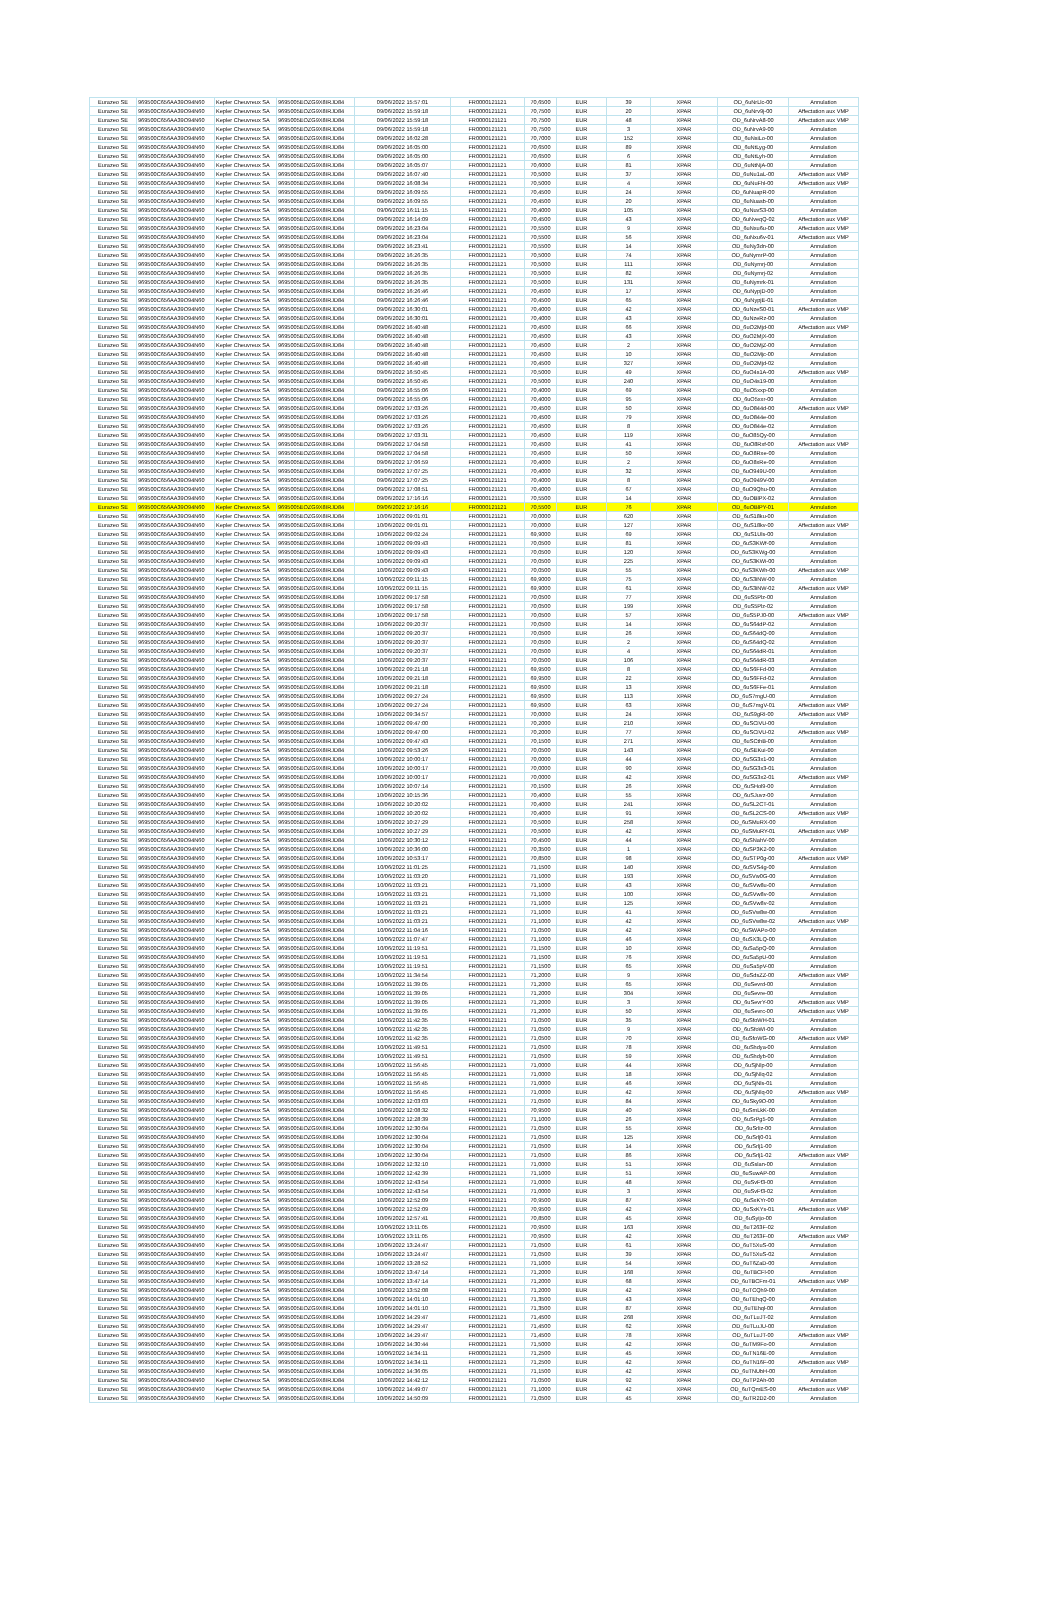| Eurazeo SE | 969500C656AA39O94N60 | Kepler Cheuvreux SA | 9695005EOZG9X8IRJD84 | 09/06/2022 15:57:01 | FR0000121121 | 70,6500 | EUR | 39 | XPAR | OD_6uNrLlc-00 | Annulation |
| Eurazeo SE | 969500C656AA39O94N60 | Kepler Cheuvreux SA | 9695005EOZG9X8IRJD84 | 09/06/2022 15:59:18 | FR0000121121 | 70,7500 | EUR | 20 | XPAR | OD_6uNrv9j-00 | Affectation aux VMP |
| Eurazeo SE | 969500C656AA39O94N60 | Kepler Cheuvreux SA | 9695005EOZG9X8IRJD84 | 09/06/2022 15:59:18 | FR0000121121 | 70,7500 | EUR | 48 | XPAR | OD_6uNrvA8-00 | Affectation aux VMP |
| Eurazeo SE | 969500C656AA39O94N60 | Kepler Cheuvreux SA | 9695005EOZG9X8IRJD84 | 09/06/2022 15:59:18 | FR0000121121 | 70,7500 | EUR | 3 | XPAR | OD_6uNrvA9-00 | Annulation |
| Eurazeo SE | 969500C656AA39O94N60 | Kepler Cheuvreux SA | 9695005EOZG9X8IRJD84 | 09/06/2022 16:02:28 | FR0000121121 | 70,7000 | EUR | 152 | XPAR | OD_6uNsiLo-00 | Annulation |
| Eurazeo SE | 969500C656AA39O94N60 | Kepler Cheuvreux SA | 9695005EOZG9X8IRJD84 | 09/06/2022 16:05:00 | FR0000121121 | 70,6500 | EUR | 89 | XPAR | OD_6uNtLyg-00 | Annulation |
| Eurazeo SE | 969500C656AA39O94N60 | Kepler Cheuvreux SA | 9695005EOZG9X8IRJD84 | 09/06/2022 16:05:00 | FR0000121121 | 70,6500 | EUR | 6 | XPAR | OD_6uNtLyh-00 | Annulation |
| Eurazeo SE | 969500C656AA39O94N60 | Kepler Cheuvreux SA | 9695005EOZG9X8IRJD84 | 09/06/2022 16:05:07 | FR0000121121 | 70,6000 | EUR | 81 | XPAR | OD_6uNtNjA-00 | Annulation |
| Eurazeo SE | 969500C656AA39O94N60 | Kepler Cheuvreux SA | 9695005EOZG9X8IRJD84 | 09/06/2022 16:07:40 | FR0000121121 | 70,5000 | EUR | 37 | XPAR | OD_6uNu1aL-00 | Affectation aux VMP |
| Eurazeo SE | 969500C656AA39O94N60 | Kepler Cheuvreux SA | 9695005EOZG9X8IRJD84 | 09/06/2022 16:08:34 | FR0000121121 | 70,5000 | EUR | 4 | XPAR | OD_6uNuFhl-00 | Affectation aux VMP |
| Eurazeo SE | 969500C656AA39O94N60 | Kepler Cheuvreux SA | 9695005EOZG9X8IRJD84 | 09/06/2022 16:09:55 | FR0000121121 | 70,4500 | EUR | 24 | XPAR | OD_6uNuapR-00 | Annulation |
| Eurazeo SE | 969500C656AA39O94N60 | Kepler Cheuvreux SA | 9695005EOZG9X8IRJD84 | 09/06/2022 16:09:55 | FR0000121121 | 70,4500 | EUR | 20 | XPAR | OD_6uNuasb-00 | Annulation |
| Eurazeo SE | 969500C656AA39O94N60 | Kepler Cheuvreux SA | 9695005EOZG9X8IRJD84 | 09/06/2022 16:11:15 | FR0000121121 | 70,4000 | EUR | 105 | XPAR | OD_6uNuvS3-00 | Annulation |
| Eurazeo SE | 969500C656AA39O94N60 | Kepler Cheuvreux SA | 9695005EOZG9X8IRJD84 | 09/06/2022 16:14:09 | FR0000121121 | 70,4500 | EUR | 43 | XPAR | OD_6uNveqQ-02 | Affectation aux VMP |
| Eurazeo SE | 969500C656AA39O94N60 | Kepler Cheuvreux SA | 9695005EOZG9X8IRJD84 | 09/06/2022 16:23:04 | FR0000121121 | 70,5500 | EUR | 9 | XPAR | OD_6uNxu6u-00 | Affectation aux VMP |
| Eurazeo SE | 969500C656AA39O94N60 | Kepler Cheuvreux SA | 9695005EOZG9X8IRJD84 | 09/06/2022 16:23:04 | FR0000121121 | 70,5500 | EUR | 56 | XPAR | OD_6uNxu6v-01 | Affectation aux VMP |
| Eurazeo SE | 969500C656AA39O94N60 | Kepler Cheuvreux SA | 9695005EOZG9X8IRJD84 | 09/06/2022 16:23:41 | FR0000121121 | 70,5500 | EUR | 14 | XPAR | OD_6uNy3dn-00 | Annulation |
| Eurazeo SE | 969500C656AA39O94N60 | Kepler Cheuvreux SA | 9695005EOZG9X8IRJD84 | 09/06/2022 16:26:35 | FR0000121121 | 70,5000 | EUR | 74 | XPAR | OD_6uNymrP-00 | Annulation |
| Eurazeo SE | 969500C656AA39O94N60 | Kepler Cheuvreux SA | 9695005EOZG9X8IRJD84 | 09/06/2022 16:26:35 | FR0000121121 | 70,5000 | EUR | 111 | XPAR | OD_6uNymrj-00 | Annulation |
| Eurazeo SE | 969500C656AA39O94N60 | Kepler Cheuvreux SA | 9695005EOZG9X8IRJD84 | 09/06/2022 16:26:35 | FR0000121121 | 70,5000 | EUR | 82 | XPAR | OD_6uNymrj-02 | Annulation |
| Eurazeo SE | 969500C656AA39O94N60 | Kepler Cheuvreux SA | 9695005EOZG9X8IRJD84 | 09/06/2022 16:26:35 | FR0000121121 | 70,5000 | EUR | 131 | XPAR | OD_6uNymrk-01 | Annulation |
| Eurazeo SE | 969500C656AA39O94N60 | Kepler Cheuvreux SA | 9695005EOZG9X8IRJD84 | 09/06/2022 16:26:46 | FR0000121121 | 70,4500 | EUR | 17 | XPAR | OD_6uNypjD-00 | Annulation |
| Eurazeo SE | 969500C656AA39O94N60 | Kepler Cheuvreux SA | 9695005EOZG9X8IRJD84 | 09/06/2022 16:26:46 | FR0000121121 | 70,4500 | EUR | 65 | XPAR | OD_6uNypjE-01 | Annulation |
| Eurazeo SE | 969500C656AA39O94N60 | Kepler Cheuvreux SA | 9695005EOZG9X8IRJD84 | 09/06/2022 16:30:01 | FR0000121121 | 70,4000 | EUR | 42 | XPAR | OD_6uNzeS0-01 | Affectation aux VMP |
| Eurazeo SE | 969500C656AA39O94N60 | Kepler Cheuvreux SA | 9695005EOZG9X8IRJD84 | 09/06/2022 16:30:01 | FR0000121121 | 70,4000 | EUR | 43 | XPAR | OD_6uNzeRz-00 | Annulation |
| Eurazeo SE | 969500C656AA39O94N60 | Kepler Cheuvreux SA | 9695005EOZG9X8IRJD84 | 09/06/2022 16:40:48 | FR0000121121 | 70,4500 | EUR | 66 | XPAR | OD_6uO2Mjd-00 | Affectation aux VMP |
| Eurazeo SE | 969500C656AA39O94N60 | Kepler Cheuvreux SA | 9695005EOZG9X8IRJD84 | 09/06/2022 16:40:48 | FR0000121121 | 70,4500 | EUR | 43 | XPAR | OD_6uO2MjX-00 | Annulation |
| Eurazeo SE | 969500C656AA39O94N60 | Kepler Cheuvreux SA | 9695005EOZG9X8IRJD84 | 09/06/2022 16:40:48 | FR0000121121 | 70,4500 | EUR | 2 | XPAR | OD_6uO2MjZ-00 | Annulation |
| Eurazeo SE | 969500C656AA39O94N60 | Kepler Cheuvreux SA | 9695005EOZG9X8IRJD84 | 09/06/2022 16:40:48 | FR0000121121 | 70,4500 | EUR | 10 | XPAR | OD_6uO2Mjc-00 | Annulation |
| Eurazeo SE | 969500C656AA39O94N60 | Kepler Cheuvreux SA | 9695005EOZG9X8IRJD84 | 09/06/2022 16:40:48 | FR0000121121 | 70,4500 | EUR | 327 | XPAR | OD_6uO2Mjd-02 | Annulation |
| Eurazeo SE | 969500C656AA39O94N60 | Kepler Cheuvreux SA | 9695005EOZG9X8IRJD84 | 09/06/2022 16:50:45 | FR0000121121 | 70,5000 | EUR | 49 | XPAR | OD_6uO4s1A-00 | Affectation aux VMP |
| Eurazeo SE | 969500C656AA39O94N60 | Kepler Cheuvreux SA | 9695005EOZG9X8IRJD84 | 09/06/2022 16:50:45 | FR0000121121 | 70,5000 | EUR | 240 | XPAR | OD_6uO4s19-00 | Annulation |
| Eurazeo SE | 969500C656AA39O94N60 | Kepler Cheuvreux SA | 9695005EOZG9X8IRJD84 | 09/06/2022 16:55:06 | FR0000121121 | 70,4000 | EUR | 69 | XPAR | OD_6uO5xxp-00 | Annulation |
| Eurazeo SE | 969500C656AA39O94N60 | Kepler Cheuvreux SA | 9695005EOZG9X8IRJD84 | 09/06/2022 16:55:06 | FR0000121121 | 70,4000 | EUR | 95 | XPAR | OD_6uO5xxr-00 | Annulation |
| Eurazeo SE | 969500C656AA39O94N60 | Kepler Cheuvreux SA | 9695005EOZG9X8IRJD84 | 09/06/2022 17:03:26 | FR0000121121 | 70,4500 | EUR | 50 | XPAR | OD_6uO844d-00 | Affectation aux VMP |
| Eurazeo SE | 969500C656AA39O94N60 | Kepler Cheuvreux SA | 9695005EOZG9X8IRJD84 | 09/06/2022 17:03:26 | FR0000121121 | 70,4500 | EUR | 79 | XPAR | OD_6uO844e-00 | Annulation |
| Eurazeo SE | 969500C656AA39O94N60 | Kepler Cheuvreux SA | 9695005EOZG9X8IRJD84 | 09/06/2022 17:03:26 | FR0000121121 | 70,4500 | EUR | 8 | XPAR | OD_6uO844e-02 | Annulation |
| Eurazeo SE | 969500C656AA39O94N60 | Kepler Cheuvreux SA | 9695005EOZG9X8IRJD84 | 09/06/2022 17:03:31 | FR0000121121 | 70,4500 | EUR | 119 | XPAR | OD_6uO85Qy-00 | Annulation |
| Eurazeo SE | 969500C656AA39O94N60 | Kepler Cheuvreux SA | 9695005EOZG9X8IRJD84 | 09/06/2022 17:04:58 | FR0000121121 | 70,4500 | EUR | 41 | XPAR | OD_6uO8Rxf-00 | Affectation aux VMP |
| Eurazeo SE | 969500C656AA39O94N60 | Kepler Cheuvreux SA | 9695005EOZG9X8IRJD84 | 09/06/2022 17:04:58 | FR0000121121 | 70,4500 | EUR | 50 | XPAR | OD_6uO8Rxe-00 | Annulation |
| Eurazeo SE | 969500C656AA39O94N60 | Kepler Cheuvreux SA | 9695005EOZG9X8IRJD84 | 09/06/2022 17:06:59 | FR0000121121 | 70,4000 | EUR | 2 | XPAR | OD_6uO8xRe-00 | Annulation |
| Eurazeo SE | 969500C656AA39O94N60 | Kepler Cheuvreux SA | 9695005EOZG9X8IRJD84 | 09/06/2022 17:07:25 | FR0000121121 | 70,4000 | EUR | 32 | XPAR | OD_6uO949U-00 | Annulation |
| Eurazeo SE | 969500C656AA39O94N60 | Kepler Cheuvreux SA | 9695005EOZG9X8IRJD84 | 09/06/2022 17:07:25 | FR0000121121 | 70,4000 | EUR | 8 | XPAR | OD_6uO949V-00 | Annulation |
| Eurazeo SE | 969500C656AA39O94N60 | Kepler Cheuvreux SA | 9695005EOZG9X8IRJD84 | 09/06/2022 17:08:51 | FR0000121121 | 70,4000 | EUR | 67 | XPAR | OD_6uO9Qhu-00 | Annulation |
| Eurazeo SE | 969500C656AA39O94N60 | Kepler Cheuvreux SA | 9695005EOZG9X8IRJD84 | 09/06/2022 17:16:16 | FR0000121121 | 70,5500 | EUR | 14 | XPAR | OD_6uOBlPX-02 | Annulation |
| Eurazeo SE | 969500C656AA39O94N60 | Kepler Cheuvreux SA | 9695005EOZG9X8IRJD84 | 09/06/2022 17:16:16 | FR0000121121 | 70,5500 | EUR | 76 | XPAR | OD_6uOBlPY-01 | Annulation |
| Eurazeo SE | 969500C656AA39O94N60 | Kepler Cheuvreux SA | 9695005EOZG9X8IRJD84 | 10/06/2022 09:01:01 | FR0000121121 | 70,0000 | EUR | 620 | XPAR | OD_6uS18ku-00 | Annulation |
| Eurazeo SE | 969500C656AA39O94N60 | Kepler Cheuvreux SA | 9695005EOZG9X8IRJD84 | 10/06/2022 09:01:01 | FR0000121121 | 70,0000 | EUR | 127 | XPAR | OD_6uS18kv-00 | Affectation aux VMP |
| Eurazeo SE | 969500C656AA39O94N60 | Kepler Cheuvreux SA | 9695005EOZG9X8IRJD84 | 10/06/2022 09:02:24 | FR0000121121 | 69,9000 | EUR | 69 | XPAR | OD_6uS1Uls-00 | Annulation |
| Eurazeo SE | 969500C656AA39O94N60 | Kepler Cheuvreux SA | 9695005EOZG9X8IRJD84 | 10/06/2022 09:09:43 | FR0000121121 | 70,0500 | EUR | 81 | XPAR | OD_6uS3KWf-00 | Annulation |
| Eurazeo SE | 969500C656AA39O94N60 | Kepler Cheuvreux SA | 9695005EOZG9X8IRJD84 | 10/06/2022 09:09:43 | FR0000121121 | 70,0500 | EUR | 120 | XPAR | OD_6uS3KWg-00 | Annulation |
| Eurazeo SE | 969500C656AA39O94N60 | Kepler Cheuvreux SA | 9695005EOZG9X8IRJD84 | 10/06/2022 09:09:43 | FR0000121121 | 70,0500 | EUR | 225 | XPAR | OD_6uS3KWi-00 | Annulation |
| Eurazeo SE | 969500C656AA39O94N60 | Kepler Cheuvreux SA | 9695005EOZG9X8IRJD84 | 10/06/2022 09:09:43 | FR0000121121 | 70,0500 | EUR | 55 | XPAR | OD_6uS3KWh-00 | Affectation aux VMP |
| Eurazeo SE | 969500C656AA39O94N60 | Kepler Cheuvreux SA | 9695005EOZG9X8IRJD84 | 10/06/2022 09:11:15 | FR0000121121 | 69,9000 | EUR | 75 | XPAR | OD_6uS3iNW-00 | Annulation |
| Eurazeo SE | 969500C656AA39O94N60 | Kepler Cheuvreux SA | 9695005EOZG9X8IRJD84 | 10/06/2022 09:11:15 | FR0000121121 | 69,9000 | EUR | 61 | XPAR | OD_6uS3iNW-02 | Affectation aux VMP |
| Eurazeo SE | 969500C656AA39O94N60 | Kepler Cheuvreux SA | 9695005EOZG9X8IRJD84 | 10/06/2022 09:17:58 | FR0000121121 | 70,0500 | EUR | 77 | XPAR | OD_6uS5Plz-00 | Annulation |
| Eurazeo SE | 969500C656AA39O94N60 | Kepler Cheuvreux SA | 9695005EOZG9X8IRJD84 | 10/06/2022 09:17:58 | FR0000121121 | 70,0500 | EUR | 199 | XPAR | OD_6uS5Plz-02 | Annulation |
| Eurazeo SE | 969500C656AA39O94N60 | Kepler Cheuvreux SA | 9695005EOZG9X8IRJD84 | 10/06/2022 09:17:58 | FR0000121121 | 70,0500 | EUR | 57 | XPAR | OD_6uS5PJ0-00 | Affectation aux VMP |
| Eurazeo SE | 969500C656AA39O94N60 | Kepler Cheuvreux SA | 9695005EOZG9X8IRJD84 | 10/06/2022 09:20:37 | FR0000121121 | 70,0500 | EUR | 14 | XPAR | OD_6uS64dP-02 | Annulation |
| Eurazeo SE | 969500C656AA39O94N60 | Kepler Cheuvreux SA | 9695005EOZG9X8IRJD84 | 10/06/2022 09:20:37 | FR0000121121 | 70,0500 | EUR | 26 | XPAR | OD_6uS64dQ-00 | Annulation |
| Eurazeo SE | 969500C656AA39O94N60 | Kepler Cheuvreux SA | 9695005EOZG9X8IRJD84 | 10/06/2022 09:20:37 | FR0000121121 | 70,0500 | EUR | 2 | XPAR | OD_6uS64dQ-02 | Annulation |
| Eurazeo SE | 969500C656AA39O94N60 | Kepler Cheuvreux SA | 9695005EOZG9X8IRJD84 | 10/06/2022 09:20:37 | FR0000121121 | 70,0500 | EUR | 4 | XPAR | OD_6uS64dR-01 | Annulation |
| Eurazeo SE | 969500C656AA39O94N60 | Kepler Cheuvreux SA | 9695005EOZG9X8IRJD84 | 10/06/2022 09:20:37 | FR0000121121 | 70,0500 | EUR | 106 | XPAR | OD_6uS64dR-03 | Annulation |
| Eurazeo SE | 969500C656AA39O94N60 | Kepler Cheuvreux SA | 9695005EOZG9X8IRJD84 | 10/06/2022 09:21:18 | FR0000121121 | 69,9500 | EUR | 8 | XPAR | OD_6uS6FFd-00 | Annulation |
| Eurazeo SE | 969500C656AA39O94N60 | Kepler Cheuvreux SA | 9695005EOZG9X8IRJD84 | 10/06/2022 09:21:18 | FR0000121121 | 69,9500 | EUR | 22 | XPAR | OD_6uS6FFd-02 | Annulation |
| Eurazeo SE | 969500C656AA39O94N60 | Kepler Cheuvreux SA | 9695005EOZG9X8IRJD84 | 10/06/2022 09:21:18 | FR0000121121 | 69,9500 | EUR | 13 | XPAR | OD_6uS6FFe-01 | Annulation |
| Eurazeo SE | 969500C656AA39O94N60 | Kepler Cheuvreux SA | 9695005EOZG9X8IRJD84 | 10/06/2022 09:27:24 | FR0000121121 | 69,9500 | EUR | 113 | XPAR | OD_6uS7mgU-00 | Annulation |
| Eurazeo SE | 969500C656AA39O94N60 | Kepler Cheuvreux SA | 9695005EOZG9X8IRJD84 | 10/06/2022 09:27:24 | FR0000121121 | 69,9500 | EUR | 63 | XPAR | OD_6uS7mgV-01 | Affectation aux VMP |
| Eurazeo SE | 969500C656AA39O94N60 | Kepler Cheuvreux SA | 9695005EOZG9X8IRJD84 | 10/06/2022 09:34:57 | FR0000121121 | 70,0000 | EUR | 24 | XPAR | OD_6uS9gRI-00 | Affectation aux VMP |
| Eurazeo SE | 969500C656AA39O94N60 | Kepler Cheuvreux SA | 9695005EOZG9X8IRJD84 | 10/06/2022 09:47:00 | FR0000121121 | 70,2000 | EUR | 210 | XPAR | OD_6uSCiVU-00 | Annulation |
| Eurazeo SE | 969500C656AA39O94N60 | Kepler Cheuvreux SA | 9695005EOZG9X8IRJD84 | 10/06/2022 09:47:00 | FR0000121121 | 70,2000 | EUR | 77 | XPAR | OD_6uSCiVU-02 | Affectation aux VMP |
| Eurazeo SE | 969500C656AA39O94N60 | Kepler Cheuvreux SA | 9695005EOZG9X8IRJD84 | 10/06/2022 09:47:43 | FR0000121121 | 70,1500 | EUR | 271 | XPAR | OD_6uSCthB-00 | Annulation |
| Eurazeo SE | 969500C656AA39O94N60 | Kepler Cheuvreux SA | 9695005EOZG9X8IRJD84 | 10/06/2022 09:53:26 | FR0000121121 | 70,0500 | EUR | 143 | XPAR | OD_6uSEKui-00 | Annulation |
| Eurazeo SE | 969500C656AA39O94N60 | Kepler Cheuvreux SA | 9695005EOZG9X8IRJD84 | 10/06/2022 10:00:17 | FR0000121121 | 70,0000 | EUR | 44 | XPAR | OD_6uSG3x1-00 | Annulation |
| Eurazeo SE | 969500C656AA39O94N60 | Kepler Cheuvreux SA | 9695005EOZG9X8IRJD84 | 10/06/2022 10:00:17 | FR0000121121 | 70,0000 | EUR | 90 | XPAR | OD_6uSG3x3-01 | Annulation |
| Eurazeo SE | 969500C656AA39O94N60 | Kepler Cheuvreux SA | 9695005EOZG9X8IRJD84 | 10/06/2022 10:00:17 | FR0000121121 | 70,0000 | EUR | 42 | XPAR | OD_6uSG3x2-01 | Affectation aux VMP |
| Eurazeo SE | 969500C656AA39O94N60 | Kepler Cheuvreux SA | 9695005EOZG9X8IRJD84 | 10/06/2022 10:07:14 | FR0000121121 | 70,1500 | EUR | 26 | XPAR | OD_6uSHol9-00 | Annulation |
| Eurazeo SE | 969500C656AA39O94N60 | Kepler Cheuvreux SA | 9695005EOZG9X8IRJD84 | 10/06/2022 10:15:36 | FR0000121121 | 70,4000 | EUR | 55 | XPAR | OD_6uSJuvz-00 | Annulation |
| Eurazeo SE | 969500C656AA39O94N60 | Kepler Cheuvreux SA | 9695005EOZG9X8IRJD84 | 10/06/2022 10:20:02 | FR0000121121 | 70,4000 | EUR | 241 | XPAR | OD_6uSL2CT-01 | Annulation |
| Eurazeo SE | 969500C656AA39O94N60 | Kepler Cheuvreux SA | 9695005EOZG9X8IRJD84 | 10/06/2022 10:20:02 | FR0000121121 | 70,4000 | EUR | 91 | XPAR | OD_6uSL2CS-00 | Affectation aux VMP |
| Eurazeo SE | 969500C656AA39O94N60 | Kepler Cheuvreux SA | 9695005EOZG9X8IRJD84 | 10/06/2022 10:27:29 | FR0000121121 | 70,5000 | EUR | 258 | XPAR | OD_6uSMuRX-00 | Annulation |
| Eurazeo SE | 969500C656AA39O94N60 | Kepler Cheuvreux SA | 9695005EOZG9X8IRJD84 | 10/06/2022 10:27:29 | FR0000121121 | 70,5000 | EUR | 42 | XPAR | OD_6uSMuRY-01 | Affectation aux VMP |
| Eurazeo SE | 969500C656AA39O94N60 | Kepler Cheuvreux SA | 9695005EOZG9X8IRJD84 | 10/06/2022 10:30:12 | FR0000121121 | 70,4500 | EUR | 44 | XPAR | OD_6uSNahV-00 | Annulation |
| Eurazeo SE | 969500C656AA39O94N60 | Kepler Cheuvreux SA | 9695005EOZG9X8IRJD84 | 10/06/2022 10:36:00 | FR0000121121 | 70,3500 | EUR | 1 | XPAR | OD_6uSP3K2-00 | Annulation |
| Eurazeo SE | 969500C656AA39O94N60 | Kepler Cheuvreux SA | 9695005EOZG9X8IRJD84 | 10/06/2022 10:53:17 | FR0000121121 | 70,8500 | EUR | 98 | XPAR | OD_6uSTP0g-00 | Affectation aux VMP |
| Eurazeo SE | 969500C656AA39O94N60 | Kepler Cheuvreux SA | 9695005EOZG9X8IRJD84 | 10/06/2022 11:01:25 | FR0000121121 | 71,1500 | EUR | 140 | XPAR | OD_6uSVS4g-00 | Annulation |
| Eurazeo SE | 969500C656AA39O94N60 | Kepler Cheuvreux SA | 9695005EOZG9X8IRJD84 | 10/06/2022 11:03:20 | FR0000121121 | 71,1000 | EUR | 193 | XPAR | OD_6uSVw0G-00 | Annulation |
| Eurazeo SE | 969500C656AA39O94N60 | Kepler Cheuvreux SA | 9695005EOZG9X8IRJD84 | 10/06/2022 11:03:21 | FR0000121121 | 71,1000 | EUR | 43 | XPAR | OD_6uSVw8u-00 | Annulation |
| Eurazeo SE | 969500C656AA39O94N60 | Kepler Cheuvreux SA | 9695005EOZG9X8IRJD84 | 10/06/2022 11:03:21 | FR0000121121 | 71,1000 | EUR | 100 | XPAR | OD_6uSVw8v-00 | Annulation |
| Eurazeo SE | 969500C656AA39O94N60 | Kepler Cheuvreux SA | 9695005EOZG9X8IRJD84 | 10/06/2022 11:03:21 | FR0000121121 | 71,1000 | EUR | 125 | XPAR | OD_6uSVw8v-02 | Annulation |
| Eurazeo SE | 969500C656AA39O94N60 | Kepler Cheuvreux SA | 9695005EOZG9X8IRJD84 | 10/06/2022 11:03:21 | FR0000121121 | 71,1000 | EUR | 41 | XPAR | OD_6uSVw8w-00 | Annulation |
| Eurazeo SE | 969500C656AA39O94N60 | Kepler Cheuvreux SA | 9695005EOZG9X8IRJD84 | 10/06/2022 11:03:21 | FR0000121121 | 71,1000 | EUR | 42 | XPAR | OD_6uSVw8w-02 | Affectation aux VMP |
| Eurazeo SE | 969500C656AA39O94N60 | Kepler Cheuvreux SA | 9695005EOZG9X8IRJD84 | 10/06/2022 11:04:16 | FR0000121121 | 71,0500 | EUR | 42 | XPAR | OD_6uSWAPo-00 | Annulation |
| Eurazeo SE | 969500C656AA39O94N60 | Kepler Cheuvreux SA | 9695005EOZG9X8IRJD84 | 10/06/2022 11:07:47 | FR0000121121 | 71,1000 | EUR | 46 | XPAR | OD_6uSX3LQ-00 | Annulation |
| Eurazeo SE | 969500C656AA39O94N60 | Kepler Cheuvreux SA | 9695005EOZG9X8IRJD84 | 10/06/2022 11:19:51 | FR0000121121 | 71,1500 | EUR | 10 | XPAR | OD_6uSa5pQ-00 | Annulation |
| Eurazeo SE | 969500C656AA39O94N60 | Kepler Cheuvreux SA | 9695005EOZG9X8IRJD84 | 10/06/2022 11:19:51 | FR0000121121 | 71,1500 | EUR | 76 | XPAR | OD_6uSa5pU-00 | Annulation |
| Eurazeo SE | 969500C656AA39O94N60 | Kepler Cheuvreux SA | 9695005EOZG9X8IRJD84 | 10/06/2022 11:19:51 | FR0000121121 | 71,1500 | EUR | 65 | XPAR | OD_6uSa5pV-00 | Annulation |
| Eurazeo SE | 969500C656AA39O94N60 | Kepler Cheuvreux SA | 9695005EOZG9X8IRJD84 | 10/06/2022 11:34:54 | FR0000121121 | 71,2000 | EUR | 9 | XPAR | OD_6uSdsZZ-00 | Affectation aux VMP |
| Eurazeo SE | 969500C656AA39O94N60 | Kepler Cheuvreux SA | 9695005EOZG9X8IRJD84 | 10/06/2022 11:39:05 | FR0000121121 | 71,2000 | EUR | 65 | XPAR | OD_6uSevrd-00 | Annulation |
| Eurazeo SE | 969500C656AA39O94N60 | Kepler Cheuvreux SA | 9695005EOZG9X8IRJD84 | 10/06/2022 11:39:05 | FR0000121121 | 71,2000 | EUR | 304 | XPAR | OD_6uSevre-00 | Annulation |
| Eurazeo SE | 969500C656AA39O94N60 | Kepler Cheuvreux SA | 9695005EOZG9X8IRJD84 | 10/06/2022 11:39:05 | FR0000121121 | 71,2000 | EUR | 3 | XPAR | OD_6uSevrY-00 | Affectation aux VMP |
| Eurazeo SE | 969500C656AA39O94N60 | Kepler Cheuvreux SA | 9695005EOZG9X8IRJD84 | 10/06/2022 11:39:05 | FR0000121121 | 71,2000 | EUR | 50 | XPAR | OD_6uSevrc-00 | Affectation aux VMP |
| Eurazeo SE | 969500C656AA39O94N60 | Kepler Cheuvreux SA | 9695005EOZG9X8IRJD84 | 10/06/2022 11:42:35 | FR0000121121 | 71,0500 | EUR | 35 | XPAR | OD_6uSfoWH-01 | Annulation |
| Eurazeo SE | 969500C656AA39O94N60 | Kepler Cheuvreux SA | 9695005EOZG9X8IRJD84 | 10/06/2022 11:42:35 | FR0000121121 | 71,0500 | EUR | 9 | XPAR | OD_6uSfoWI-00 | Annulation |
| Eurazeo SE | 969500C656AA39O94N60 | Kepler Cheuvreux SA | 9695005EOZG9X8IRJD84 | 10/06/2022 11:42:35 | FR0000121121 | 71,0500 | EUR | 70 | XPAR | OD_6uSfoWG-00 | Affectation aux VMP |
| Eurazeo SE | 969500C656AA39O94N60 | Kepler Cheuvreux SA | 9695005EOZG9X8IRJD84 | 10/06/2022 11:49:51 | FR0000121121 | 71,0500 | EUR | 78 | XPAR | OD_6uShdya-00 | Annulation |
| Eurazeo SE | 969500C656AA39O94N60 | Kepler Cheuvreux SA | 9695005EOZG9X8IRJD84 | 10/06/2022 11:49:51 | FR0000121121 | 71,0500 | EUR | 59 | XPAR | OD_6uShdyb-00 | Annulation |
| Eurazeo SE | 969500C656AA39O94N60 | Kepler Cheuvreux SA | 9695005EOZG9X8IRJD84 | 10/06/2022 11:56:45 | FR0000121121 | 71,0000 | EUR | 44 | XPAR | OD_6uSjNlp-00 | Annulation |
| Eurazeo SE | 969500C656AA39O94N60 | Kepler Cheuvreux SA | 9695005EOZG9X8IRJD84 | 10/06/2022 11:56:45 | FR0000121121 | 71,0000 | EUR | 18 | XPAR | OD_6uSjNlq-02 | Annulation |
| Eurazeo SE | 969500C656AA39O94N60 | Kepler Cheuvreux SA | 9695005EOZG9X8IRJD84 | 10/06/2022 11:56:45 | FR0000121121 | 71,0000 | EUR | 46 | XPAR | OD_6uSjNls-01 | Annulation |
| Eurazeo SE | 969500C656AA39O94N60 | Kepler Cheuvreux SA | 9695005EOZG9X8IRJD84 | 10/06/2022 11:56:45 | FR0000121121 | 71,0000 | EUR | 42 | XPAR | OD_6uSjNlq-00 | Affectation aux VMP |
| Eurazeo SE | 969500C656AA39O94N60 | Kepler Cheuvreux SA | 9695005EOZG9X8IRJD84 | 10/06/2022 12:03:03 | FR0000121121 | 71,0500 | EUR | 84 | XPAR | OD_6uSky9O-00 | Annulation |
| Eurazeo SE | 969500C656AA39O94N60 | Kepler Cheuvreux SA | 9695005EOZG9X8IRJD84 | 10/06/2022 12:08:32 | FR0000121121 | 70,9500 | EUR | 40 | XPAR | OD_6uSmLkK-00 | Annulation |
| Eurazeo SE | 969500C656AA39O94N60 | Kepler Cheuvreux SA | 9695005EOZG9X8IRJD84 | 10/06/2022 12:28:39 | FR0000121121 | 71,1000 | EUR | 26 | XPAR | OD_6uSrPg5-00 | Annulation |
| Eurazeo SE | 969500C656AA39O94N60 | Kepler Cheuvreux SA | 9695005EOZG9X8IRJD84 | 10/06/2022 12:30:04 | FR0000121121 | 71,0500 | EUR | 55 | XPAR | OD_6uSrliz-00 | Annulation |
| Eurazeo SE | 969500C656AA39O94N60 | Kepler Cheuvreux SA | 9695005EOZG9X8IRJD84 | 10/06/2022 12:30:04 | FR0000121121 | 71,0500 | EUR | 125 | XPAR | OD_6uSrlj0-01 | Annulation |
| Eurazeo SE | 969500C656AA39O94N60 | Kepler Cheuvreux SA | 9695005EOZG9X8IRJD84 | 10/06/2022 12:30:04 | FR0000121121 | 71,0500 | EUR | 14 | XPAR | OD_6uSrlj1-00 | Annulation |
| Eurazeo SE | 969500C656AA39O94N60 | Kepler Cheuvreux SA | 9695005EOZG9X8IRJD84 | 10/06/2022 12:30:04 | FR0000121121 | 71,0500 | EUR | 86 | XPAR | OD_6uSrlj1-02 | Affectation aux VMP |
| Eurazeo SE | 969500C656AA39O94N60 | Kepler Cheuvreux SA | 9695005EOZG9X8IRJD84 | 10/06/2022 12:32:10 | FR0000121121 | 71,0000 | EUR | 51 | XPAR | OD_6uSslan-00 | Annulation |
| Eurazeo SE | 969500C656AA39O94N60 | Kepler Cheuvreux SA | 9695005EOZG9X8IRJD84 | 10/06/2022 12:42:39 | FR0000121121 | 71,1000 | EUR | 51 | XPAR | OD_6uSuwAP-00 | Annulation |
| Eurazeo SE | 969500C656AA39O94N60 | Kepler Cheuvreux SA | 9695005EOZG9X8IRJD84 | 10/06/2022 12:43:54 | FR0000121121 | 71,0000 | EUR | 48 | XPAR | OD_6uSvFf3-00 | Annulation |
| Eurazeo SE | 969500C656AA39O94N60 | Kepler Cheuvreux SA | 9695005EOZG9X8IRJD84 | 10/06/2022 12:43:54 | FR0000121121 | 71,0000 | EUR | 3 | XPAR | OD_6uSvFf3-02 | Annulation |
| Eurazeo SE | 969500C656AA39O94N60 | Kepler Cheuvreux SA | 9695005EOZG9X8IRJD84 | 10/06/2022 12:52:09 | FR0000121121 | 70,9500 | EUR | 87 | XPAR | OD_6uSxKYr-00 | Annulation |
| Eurazeo SE | 969500C656AA39O94N60 | Kepler Cheuvreux SA | 9695005EOZG9X8IRJD84 | 10/06/2022 12:52:09 | FR0000121121 | 70,9500 | EUR | 42 | XPAR | OD_6uSxKYs-01 | Affectation aux VMP |
| Eurazeo SE | 969500C656AA39O94N60 | Kepler Cheuvreux SA | 9695005EOZG9X8IRJD84 | 10/06/2022 12:57:41 | FR0000121121 | 70,8500 | EUR | 45 | XPAR | OD_6uSyijo-00 | Annulation |
| Eurazeo SE | 969500C656AA39O94N60 | Kepler Cheuvreux SA | 9695005EOZG9X8IRJD84 | 10/06/2022 13:11:05 | FR0000121121 | 70,9500 | EUR | 163 | XPAR | OD_6uT263F-02 | Annulation |
| Eurazeo SE | 969500C656AA39O94N60 | Kepler Cheuvreux SA | 9695005EOZG9X8IRJD84 | 10/06/2022 13:11:05 | FR0000121121 | 70,9500 | EUR | 42 | XPAR | OD_6uT263F-00 | Affectation aux VMP |
| Eurazeo SE | 969500C656AA39O94N60 | Kepler Cheuvreux SA | 9695005EOZG9X8IRJD84 | 10/06/2022 13:24:47 | FR0000121121 | 71,0500 | EUR | 61 | XPAR | OD_6uT5XuS-00 | Annulation |
| Eurazeo SE | 969500C656AA39O94N60 | Kepler Cheuvreux SA | 9695005EOZG9X8IRJD84 | 10/06/2022 13:24:47 | FR0000121121 | 71,0500 | EUR | 39 | XPAR | OD_6uT5XuS-02 | Annulation |
| Eurazeo SE | 969500C656AA39O94N60 | Kepler Cheuvreux SA | 9695005EOZG9X8IRJD84 | 10/06/2022 13:28:52 | FR0000121121 | 71,1000 | EUR | 54 | XPAR | OD_6uT6ZaD-00 | Annulation |
| Eurazeo SE | 969500C656AA39O94N60 | Kepler Cheuvreux SA | 9695005EOZG9X8IRJD84 | 10/06/2022 13:47:14 | FR0000121121 | 71,2000 | EUR | 168 | XPAR | OD_6uTBCFl-00 | Annulation |
| Eurazeo SE | 969500C656AA39O94N60 | Kepler Cheuvreux SA | 9695005EOZG9X8IRJD84 | 10/06/2022 13:47:14 | FR0000121121 | 71,2000 | EUR | 68 | XPAR | OD_6uTBCFm-01 | Affectation aux VMP |
| Eurazeo SE | 969500C656AA39O94N60 | Kepler Cheuvreux SA | 9695005EOZG9X8IRJD84 | 10/06/2022 13:52:08 | FR0000121121 | 71,2000 | EUR | 42 | XPAR | OD_6uTCQh9-00 | Annulation |
| Eurazeo SE | 969500C656AA39O94N60 | Kepler Cheuvreux SA | 9695005EOZG9X8IRJD84 | 10/06/2022 14:01:10 | FR0000121121 | 71,3500 | EUR | 43 | XPAR | OD_6uTEhqQ-00 | Annulation |
| Eurazeo SE | 969500C656AA39O94N60 | Kepler Cheuvreux SA | 9695005EOZG9X8IRJD84 | 10/06/2022 14:01:10 | FR0000121121 | 71,3500 | EUR | 87 | XPAR | OD_6uTEhql-00 | Annulation |
| Eurazeo SE | 969500C656AA39O94N60 | Kepler Cheuvreux SA | 9695005EOZG9X8IRJD84 | 10/06/2022 14:29:47 | FR0000121121 | 71,4500 | EUR | 268 | XPAR | OD_6uTLuJT-02 | Annulation |
| Eurazeo SE | 969500C656AA39O94N60 | Kepler Cheuvreux SA | 9695005EOZG9X8IRJD84 | 10/06/2022 14:29:47 | FR0000121121 | 71,4500 | EUR | 62 | XPAR | OD_6uTLuJU-00 | Annulation |
| Eurazeo SE | 969500C656AA39O94N60 | Kepler Cheuvreux SA | 9695005EOZG9X8IRJD84 | 10/06/2022 14:29:47 | FR0000121121 | 71,4500 | EUR | 78 | XPAR | OD_6uTLuJT-00 | Affectation aux VMP |
| Eurazeo SE | 969500C656AA39O94N60 | Kepler Cheuvreux SA | 9695005EOZG9X8IRJD84 | 10/06/2022 14:30:44 | FR0000121121 | 71,5000 | EUR | 42 | XPAR | OD_6uTM9Fo-00 | Annulation |
| Eurazeo SE | 969500C656AA39O94N60 | Kepler Cheuvreux SA | 9695005EOZG9X8IRJD84 | 10/06/2022 14:34:11 | FR0000121121 | 71,2500 | EUR | 45 | XPAR | OD_6uTN16E-00 | Annulation |
| Eurazeo SE | 969500C656AA39O94N60 | Kepler Cheuvreux SA | 9695005EOZG9X8IRJD84 | 10/06/2022 14:34:11 | FR0000121121 | 71,2500 | EUR | 42 | XPAR | OD_6uTN16F-00 | Affectation aux VMP |
| Eurazeo SE | 969500C656AA39O94N60 | Kepler Cheuvreux SA | 9695005EOZG9X8IRJD84 | 10/06/2022 14:36:05 | FR0000121121 | 71,1500 | EUR | 42 | XPAR | OD_6uTNUbH-00 | Annulation |
| Eurazeo SE | 969500C656AA39O94N60 | Kepler Cheuvreux SA | 9695005EOZG9X8IRJD84 | 10/06/2022 14:42:12 | FR0000121121 | 71,0500 | EUR | 92 | XPAR | OD_6uTP2Ah-00 | Annulation |
| Eurazeo SE | 969500C656AA39O94N60 | Kepler Cheuvreux SA | 9695005EOZG9X8IRJD84 | 10/06/2022 14:49:07 | FR0000121121 | 71,1000 | EUR | 42 | XPAR | OD_6uTQmES-00 | Affectation aux VMP |
| Eurazeo SE | 969500C656AA39O94N60 | Kepler Cheuvreux SA | 9695005EOZG9X8IRJD84 | 10/06/2022 14:50:09 | FR0000121121 | 71,0500 | EUR | 45 | XPAR | OD_6uTR2D2-00 | Annulation |